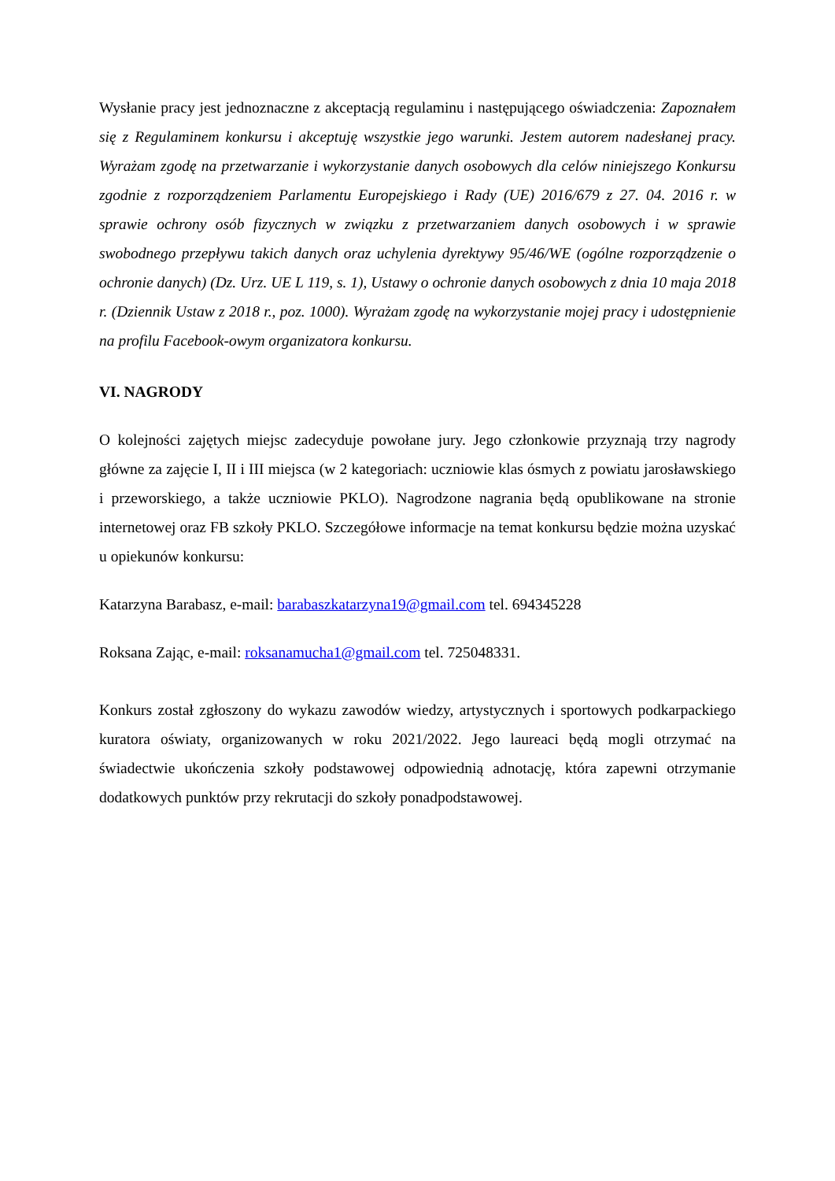Wysłanie pracy jest jednoznaczne z akceptacją regulaminu i następującego oświadczenia: Zapoznałem się z Regulaminem konkursu i akceptuję wszystkie jego warunki. Jestem autorem nadesłanej pracy. Wyrażam zgodę na przetwarzanie i wykorzystanie danych osobowych dla celów niniejszego Konkursu zgodnie z rozporządzeniem Parlamentu Europejskiego i Rady (UE) 2016/679 z 27. 04. 2016 r. w sprawie ochrony osób fizycznych w związku z przetwarzaniem danych osobowych i w sprawie swobodnego przepływu takich danych oraz uchylenia dyrektywy 95/46/WE (ogólne rozporządzenie o ochronie danych) (Dz. Urz. UE L 119, s. 1), Ustawy o ochronie danych osobowych z dnia 10 maja 2018 r. (Dziennik Ustaw z 2018 r., poz. 1000). Wyrażam zgodę na wykorzystanie mojej pracy i udostępnienie na profilu Facebook-owym organizatora konkursu.
VI. NAGRODY
O kolejności zajętych miejsc zadecyduje powołane jury. Jego członkowie przyznają trzy nagrody główne za zajęcie I, II i III miejsca (w 2 kategoriach: uczniowie klas ósmych z powiatu jarosławskiego i przeworskiego, a także uczniowie PKLO). Nagrodzone nagrania będą opublikowane na stronie internetowej oraz FB szkoły PKLO. Szczegółowe informacje na temat konkursu będzie można uzyskać u opiekunów konkursu:
Katarzyna Barabasz, e-mail: barabaszkatarzyna19@gmail.com tel. 694345228
Roksana Zając, e-mail: roksanamucha1@gmail.com tel. 725048331.
Konkurs został zgłoszony do wykazu zawodów wiedzy, artystycznych i sportowych podkarpackiego kuratora oświaty, organizowanych w roku 2021/2022. Jego laureaci będą mogli otrzymać na świadectwie ukończenia szkoły podstawowej odpowiednią adnotację, która zapewni otrzymanie dodatkowych punktów przy rekrutacji do szkoły ponadpodstawowej.